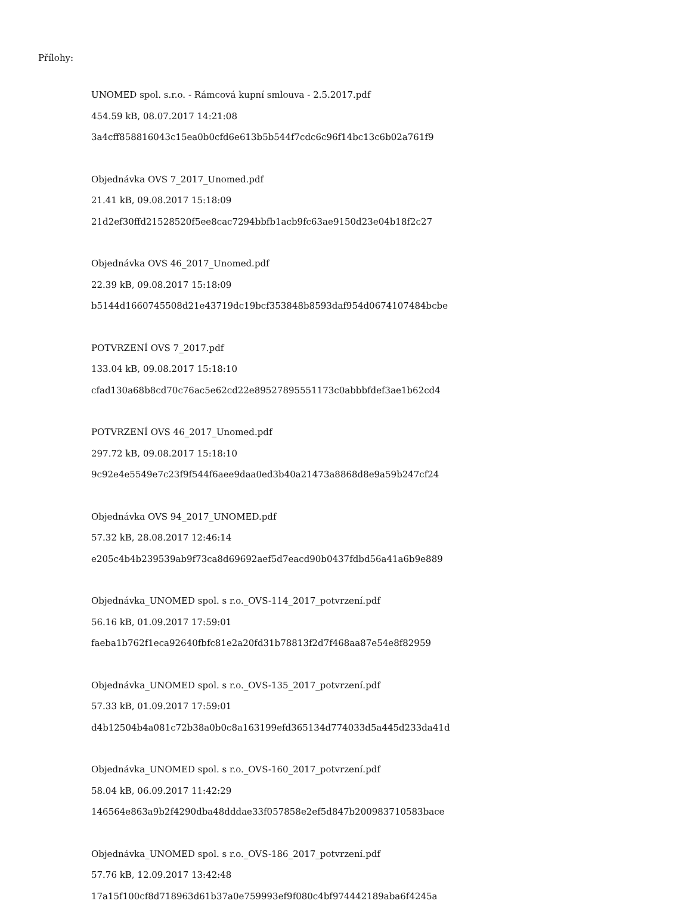Přílohy:
UNOMED spol. s.r.o. - Rámcová kupní smlouva - 2.5.2017.pdf
454.59 kB, 08.07.2017 14:21:08
3a4cff858816043c15ea0b0cfd6e613b5b544f7cdc6c96f14bc13c6b02a761f9
Objednávka OVS 7_2017_Unomed.pdf
21.41 kB, 09.08.2017 15:18:09
21d2ef30ffd21528520f5ee8cac7294bbfb1acb9fc63ae9150d23e04b18f2c27
Objednávka OVS 46_2017_Unomed.pdf
22.39 kB, 09.08.2017 15:18:09
b5144d1660745508d21e43719dc19bcf353848b8593daf954d0674107484bcbe
POTVRZENÍ OVS 7_2017.pdf
133.04 kB, 09.08.2017 15:18:10
cfad130a68b8cd70c76ac5e62cd22e89527895551173c0abbbfdef3ae1b62cd4
POTVRZENÍ OVS 46_2017_Unomed.pdf
297.72 kB, 09.08.2017 15:18:10
9c92e4e5549e7c23f9f544f6aee9daa0ed3b40a21473a8868d8e9a59b247cf24
Objednávka OVS 94_2017_UNOMED.pdf
57.32 kB, 28.08.2017 12:46:14
e205c4b4b239539ab9f73ca8d69692aef5d7eacd90b0437fdbd56a41a6b9e889
Objednávka_UNOMED spol. s r.o._OVS-114_2017_potvrzení.pdf
56.16 kB, 01.09.2017 17:59:01
faeba1b762f1eca92640fbfc81e2a20fd31b78813f2d7f468aa87e54e8f82959
Objednávka_UNOMED spol. s r.o._OVS-135_2017_potvrzení.pdf
57.33 kB, 01.09.2017 17:59:01
d4b12504b4a081c72b38a0b0c8a163199efd365134d774033d5a445d233da41d
Objednávka_UNOMED spol. s r.o._OVS-160_2017_potvrzení.pdf
58.04 kB, 06.09.2017 11:42:29
146564e863a9b2f4290dba48dddae33f057858e2ef5d847b200983710583bace
Objednávka_UNOMED spol. s r.o._OVS-186_2017_potvrzení.pdf
57.76 kB, 12.09.2017 13:42:48
17a15f100cf8d718963d61b37a0e759993ef9f080c4bf974442189aba6f4245a